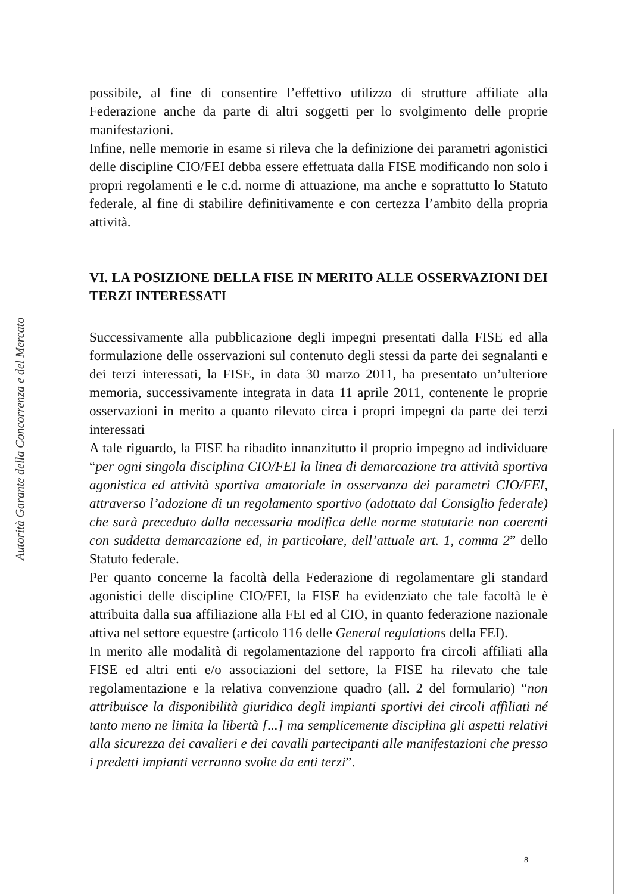Autorità Garante della Concorrenza e del Mercato
possibile, al fine di consentire l’effettivo utilizzo di strutture affiliate alla Federazione anche da parte di altri soggetti per lo svolgimento delle proprie manifestazioni.
Infine, nelle memorie in esame si rileva che la definizione dei parametri agonistici delle discipline CIO/FEI debba essere effettuata dalla FISE modificando non solo i propri regolamenti e le c.d. norme di attuazione, ma anche e soprattutto lo Statuto federale, al fine di stabilire definitivamente e con certezza l’ambito della propria attività.
VI. LA POSIZIONE DELLA FISE IN MERITO ALLE OSSERVAZIONI DEI TERZI INTERESSATI
Successivamente alla pubblicazione degli impegni presentati dalla FISE ed alla formulazione delle osservazioni sul contenuto degli stessi da parte dei segnalanti e dei terzi interessati, la FISE, in data 30 marzo 2011, ha presentato un’ulteriore memoria, successivamente integrata in data 11 aprile 2011, contenente le proprie osservazioni in merito a quanto rilevato circa i propri impegni da parte dei terzi interessati
A tale riguardo, la FISE ha ribadito innanzitutto il proprio impegno ad individuare “per ogni singola disciplina CIO/FEI la linea di demarcazione tra attività sportiva agonistica ed attività sportiva amatoriale in osservanza dei parametri CIO/FEI, attraverso l’adozione di un regolamento sportivo (adottato dal Consiglio federale) che sarà preceduto dalla necessaria modifica delle norme statutarie non coerenti con suddetta demarcazione ed, in particolare, dell’attuale art. 1, comma 2” dello Statuto federale.
Per quanto concerne la facoltà della Federazione di regolamentare gli standard agonistici delle discipline CIO/FEI, la FISE ha evidenziato che tale facoltà le è attribuita dalla sua affiliazione alla FEI ed al CIO, in quanto federazione nazionale attiva nel settore equestre (articolo 116 delle General regulations della FEI).
In merito alle modalità di regolamentazione del rapporto fra circoli affiliati alla FISE ed altri enti e/o associazioni del settore, la FISE ha rilevato che tale regolamentazione e la relativa convenzione quadro (all. 2 del formulario) “non attribuisce la disponibilità giuridica degli impianti sportivi dei circoli affiliati né tanto meno ne limita la libertà [...] ma semplicemente disciplina gli aspetti relativi alla sicurezza dei cavalieri e dei cavalli partecipanti alle manifestazioni che presso i predetti impianti verranno svolte da enti terzi”.
8